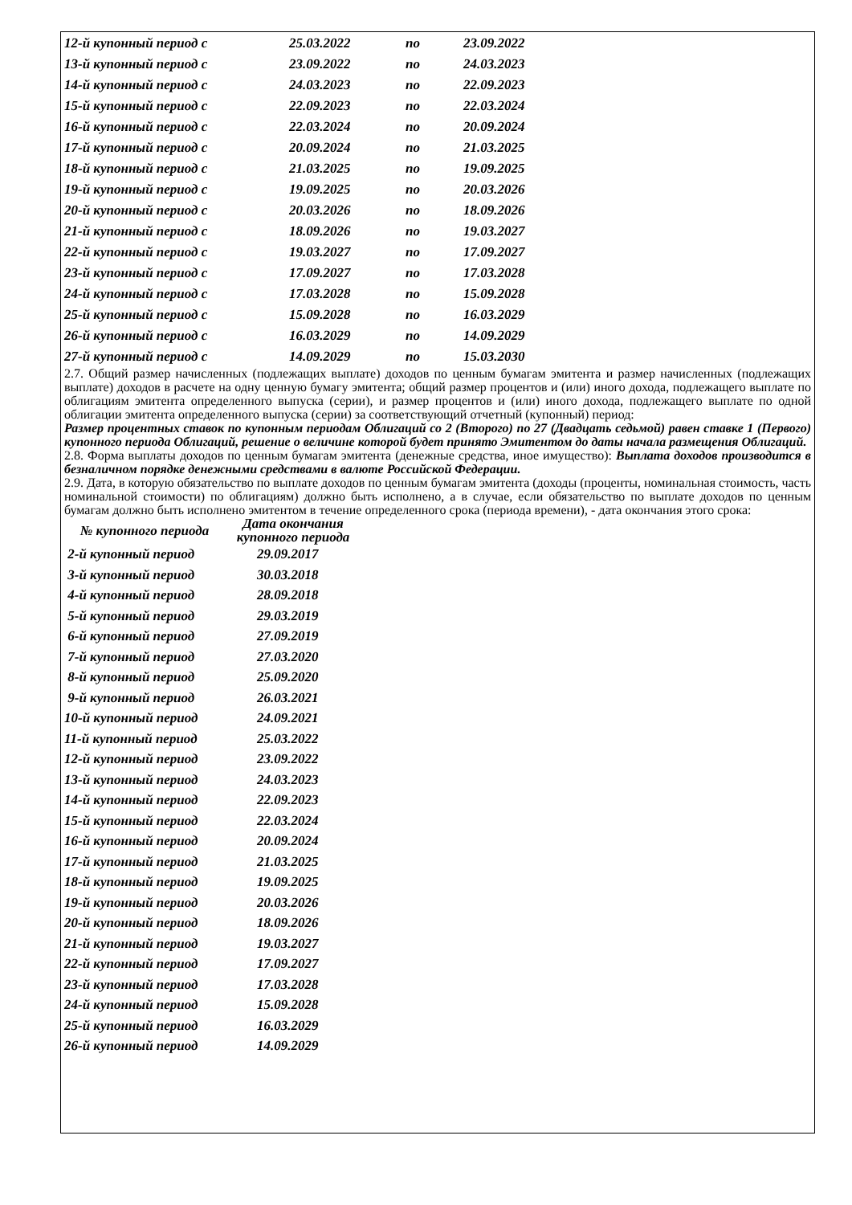| 12-й купонный период с | 25.03.2022 | по | 23.09.2022 |
| 13-й купонный период с | 23.09.2022 | по | 24.03.2023 |
| 14-й купонный период с | 24.03.2023 | по | 22.09.2023 |
| 15-й купонный период с | 22.09.2023 | по | 22.03.2024 |
| 16-й купонный период с | 22.03.2024 | по | 20.09.2024 |
| 17-й купонный период с | 20.09.2024 | по | 21.03.2025 |
| 18-й купонный период с | 21.03.2025 | по | 19.09.2025 |
| 19-й купонный период с | 19.09.2025 | по | 20.03.2026 |
| 20-й купонный период с | 20.03.2026 | по | 18.09.2026 |
| 21-й купонный период с | 18.09.2026 | по | 19.03.2027 |
| 22-й купонный период с | 19.03.2027 | по | 17.09.2027 |
| 23-й купонный период с | 17.09.2027 | по | 17.03.2028 |
| 24-й купонный период с | 17.03.2028 | по | 15.09.2028 |
| 25-й купонный период с | 15.09.2028 | по | 16.03.2029 |
| 26-й купонный период с | 16.03.2029 | по | 14.09.2029 |
| 27-й купонный период с | 14.09.2029 | по | 15.03.2030 |
2.7. Общий размер начисленных (подлежащих выплате) доходов по ценным бумагам эмитента и размер начисленных (подлежащих выплате) доходов в расчете на одну ценную бумагу эмитента; общий размер процентов и (или) иного дохода, подлежащего выплате по облигациям эмитента определенного выпуска (серии), и размер процентов и (или) иного дохода, подлежащего выплате по одной облигации эмитента определенного выпуска (серии) за соответствующий отчетный (купонный) период:
Размер процентных ставок по купонным периодам Облигаций со 2 (Второго) по 27 (Двадцать седьмой) равен ставке 1 (Первого) купонного периода Облигаций, решение о величине которой будет принято Эмитентом до даты начала размещения Облигаций.
2.8. Форма выплаты доходов по ценным бумагам эмитента (денежные средства, иное имущество): Выплата доходов производится в безналичном порядке денежными средствами в валюте Российской Федерации.
2.9. Дата, в которую обязательство по выплате доходов по ценным бумагам эмитента (доходы (проценты, номинальная стоимость, часть номинальной стоимости) по облигациям) должно быть исполнено, а в случае, если обязательство по выплате доходов по ценным бумагам должно быть исполнено эмитентом в течение определенного срока (периода времени), - дата окончания этого срока:
| № купонного периода | Дата окончания купонного периода |
| 2-й купонный период | 29.09.2017 |
| 3-й купонный период | 30.03.2018 |
| 4-й купонный период | 28.09.2018 |
| 5-й купонный период | 29.03.2019 |
| 6-й купонный период | 27.09.2019 |
| 7-й купонный период | 27.03.2020 |
| 8-й купонный период | 25.09.2020 |
| 9-й купонный период | 26.03.2021 |
| 10-й купонный период | 24.09.2021 |
| 11-й купонный период | 25.03.2022 |
| 12-й купонный период | 23.09.2022 |
| 13-й купонный период | 24.03.2023 |
| 14-й купонный период | 22.09.2023 |
| 15-й купонный период | 22.03.2024 |
| 16-й купонный период | 20.09.2024 |
| 17-й купонный период | 21.03.2025 |
| 18-й купонный период | 19.09.2025 |
| 19-й купонный период | 20.03.2026 |
| 20-й купонный период | 18.09.2026 |
| 21-й купонный период | 19.03.2027 |
| 22-й купонный период | 17.09.2027 |
| 23-й купонный период | 17.03.2028 |
| 24-й купонный период | 15.09.2028 |
| 25-й купонный период | 16.03.2029 |
| 26-й купонный период | 14.09.2029 |